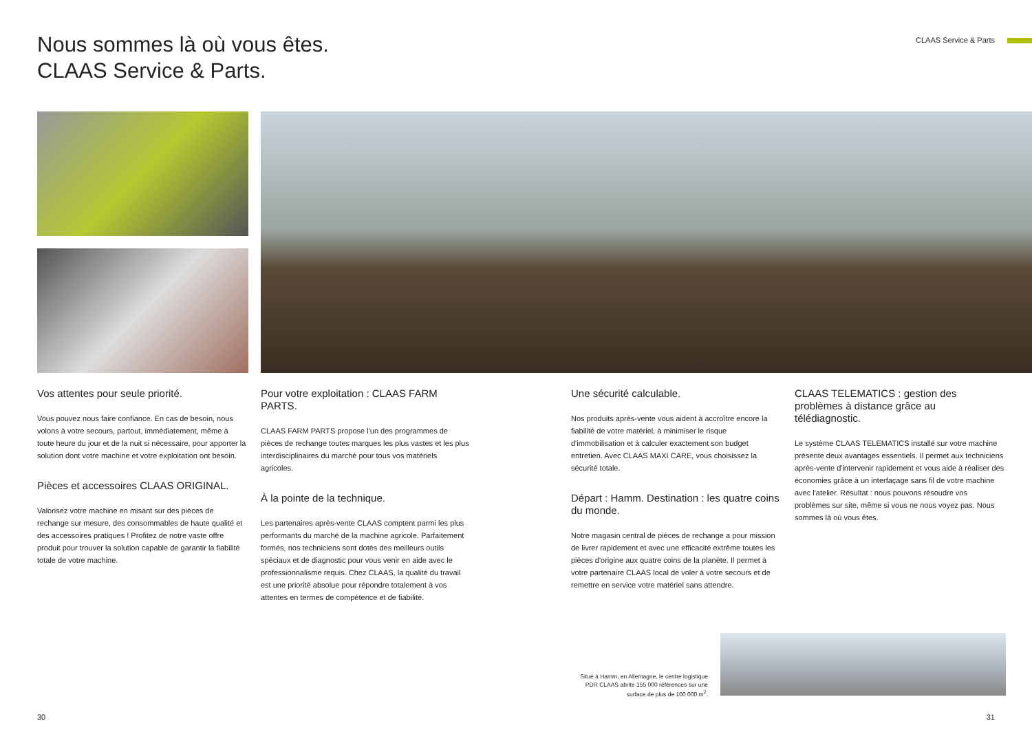Nous sommes là où vous êtes.
CLAAS Service & Parts.
CLAAS Service & Parts
Vos attentes pour seule priorité.
Vous pouvez nous faire confiance. En cas de besoin, nous volons à votre secours, partout, immédiatement, même à toute heure du jour et de la nuit si nécessaire, pour apporter la solution dont votre machine et votre exploitation ont besoin.
Pièces et accessoires CLAAS ORIGINAL.
Valorisez votre machine en misant sur des pièces de rechange sur mesure, des consommables de haute qualité et des accessoires pratiques ! Profitez de notre vaste offre produit pour trouver la solution capable de garantir la fiabilité totale de votre machine.
Pour votre exploitation : CLAAS FARM PARTS.
CLAAS FARM PARTS propose l'un des programmes de pièces de rechange toutes marques les plus vastes et les plus interdisciplinaires du marché pour tous vos matériels agricoles.
À la pointe de la technique.
Les partenaires après-vente CLAAS comptent parmi les plus performants du marché de la machine agricole. Parfaitement formés, nos techniciens sont dotés des meilleurs outils spéciaux et de diagnostic pour vous venir en aide avec le professionnalisme requis. Chez CLAAS, la qualité du travail est une priorité absolue pour répondre totalement à vos attentes en termes de compétence et de fiabilité.
Une sécurité calculable.
Nos produits après-vente vous aident à accroître encore la fiabilité de votre matériel, à minimiser le risque d'immobilisation et à calculer exactement son budget entretien. Avec CLAAS MAXI CARE, vous choisissez la sécurité totale.
Départ : Hamm. Destination : les quatre coins du monde.
Notre magasin central de pièces de rechange a pour mission de livrer rapidement et avec une efficacité extrême toutes les pièces d'origine aux quatre coins de la planète. Il permet à votre partenaire CLAAS local de voler à votre secours et de remettre en service votre matériel sans attendre.
CLAAS TELEMATICS : gestion des problèmes à distance grâce au télédiagnostic.
Le système CLAAS TELEMATICS installé sur votre machine présente deux avantages essentiels. Il permet aux techniciens après-vente d'intervenir rapidement et vous aide à réaliser des économies grâce à un interfaçage sans fil de votre machine avec l'atelier. Résultat : nous pouvons résoudre vos problèmes sur site, même si vous ne nous voyez pas. Nous sommes là où vous êtes.
Situé à Hamm, en Allemagne, le centre logistique PDR CLAAS abrite 155 000 références sur une surface de plus de 100 000 m<sup>2</sup>.
30 31